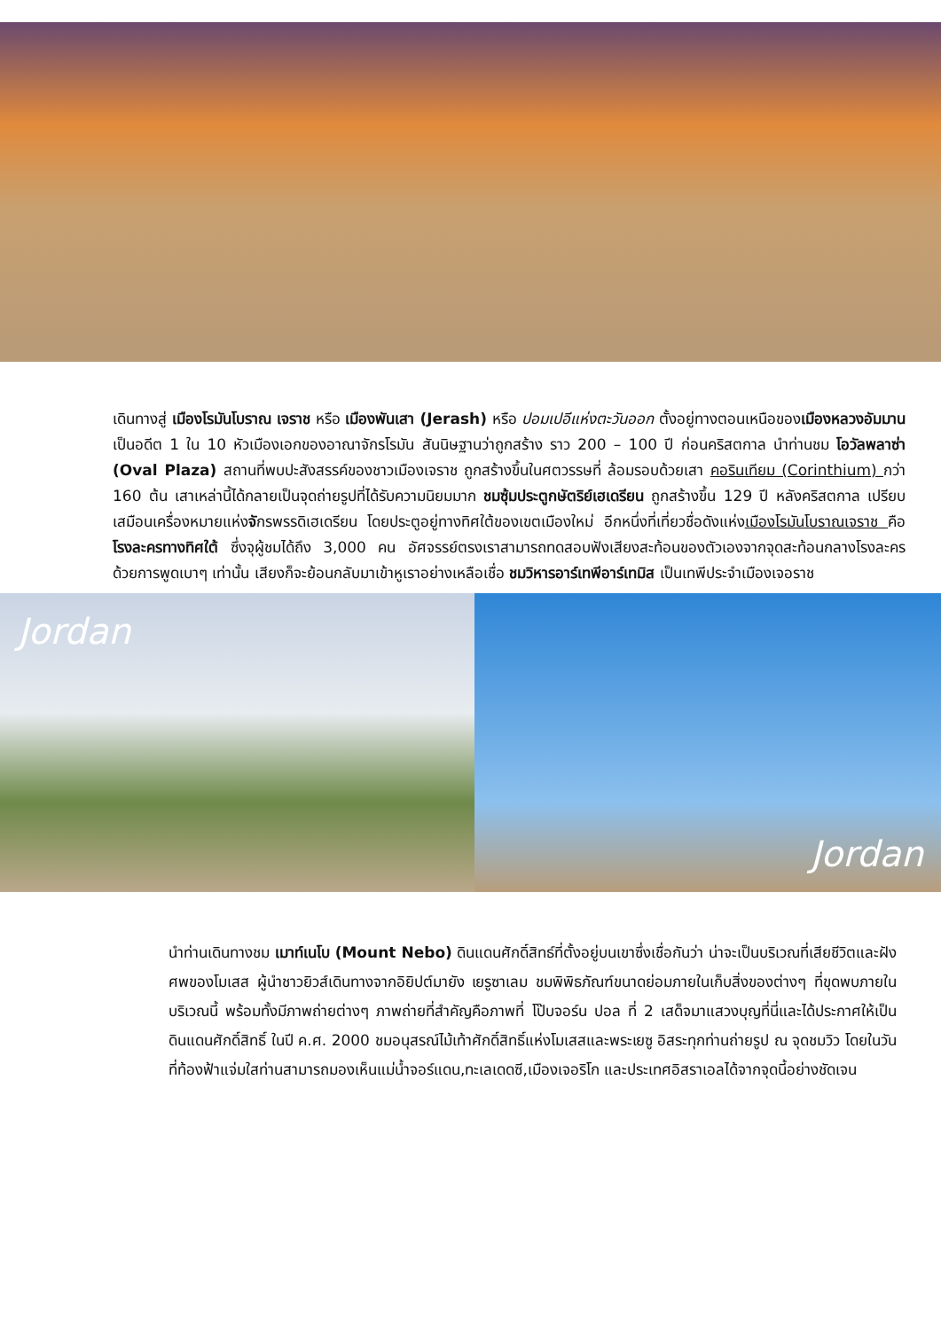เดินทางสู่ เมืองโรมันโบราณ เจราช หรือ เมืองพันเสา (Jerash) หรือ ปอมเปอีแห่งตะวันออก ตั้งอยู่ทางตอนเหนือของเมืองหลวงอัมมาน เป็นอดีต 1 ใน 10 หัวเมืองเอกของอาณาจักรโรมัน สันนิษฐานว่าถูกสร้าง ราว 200 – 100 ปี ก่อนคริสตกาล นำท่านชม โอวัลพลาซ่า (Oval Plaza) สถานที่พบปะสังสรรค์ของชาวเมืองเจราช ถูกสร้างขึ้นในศตวรรษที่ ล้อมรอบด้วยเสา คอรินเทียม (Corinthium) กว่า 160 ต้น เสาเหล่านี้ได้กลายเป็นจุดถ่ายรูปที่ได้รับความนิยมมาก ชมซุ้มประตูกษัตริย์เฮเดรียน ถูกสร้างขึ้น 129 ปี หลังคริสตกาล เปรียบเสมือนเครื่องหมายแห่งจักรพรรดิเฮเดรียน โดยประตูอยู่ทางทิศใต้ของเขตเมืองใหม่ อีกหนึ่งที่เที่ยวชื่อดังแห่งเมืองโรมันโบราณเจราช คือ โรงละครทางทิศใต้ ซึ่งจุผู้ชมได้ถึง 3,000 คน อัศจรรย์ตรงเราสามารถทดสอบฟังเสียงสะท้อนของตัวเองจากจุดสะท้อนกลางโรงละคร ด้วยการพูดเบาๆ เท่านั้น เสียงก็จะย้อนกลับมาเข้าหูเราอย่างเหลือเชื่อ ชมวิหารอาร์เทพีอาร์เทมิส เป็นเทพีประจำเมืองเจอราช
Jordan Jordan
นำท่านเดินทางชม เมาท์เนโบ (Mount Nebo) ดินแดนศักดิ์สิทธ์ที่ตั้งอยู่บนเขาซึ่งเชื่อกันว่า น่าจะเป็นบริเวณที่เสียชีวิตและฝังศพของโมเสส ผู้นำชาวยิวส์เดินทางจากอิยิปต์มายัง เยรูซาเลม ชมพิพิธภัณฑ์ขนาดย่อมภายในเก็บสิ่งของต่างๆ ที่ขุดพบภายในบริเวณนี้ พร้อมทั้งมีภาพถ่ายต่างๆ ภาพถ่ายที่สำคัญคือภาพที่ โป๊บจอร์น ปอล ที่ 2 เสด็จมาแสวงบุญที่นี่และได้ประกาศให้เป็นดินแดนศักดิ์สิทธิ์ ในปี ค.ศ. 2000 ชมอนุสรณ์ไม้เท้าศักดิ์สิทธิ์แห่งโมเสสและพระเยซู อิสระทุกท่านถ่ายรูป ณ จุดชมวิว โดยในวันที่ท้องฟ้าแจ่มใสท่านสามารถมองเห็นแม่น้ำจอร์แดน,ทะเลเดดซี,เมืองเจอริโก และประเทศอิสราเอลได้จากจุดนี้อย่างชัดเจน